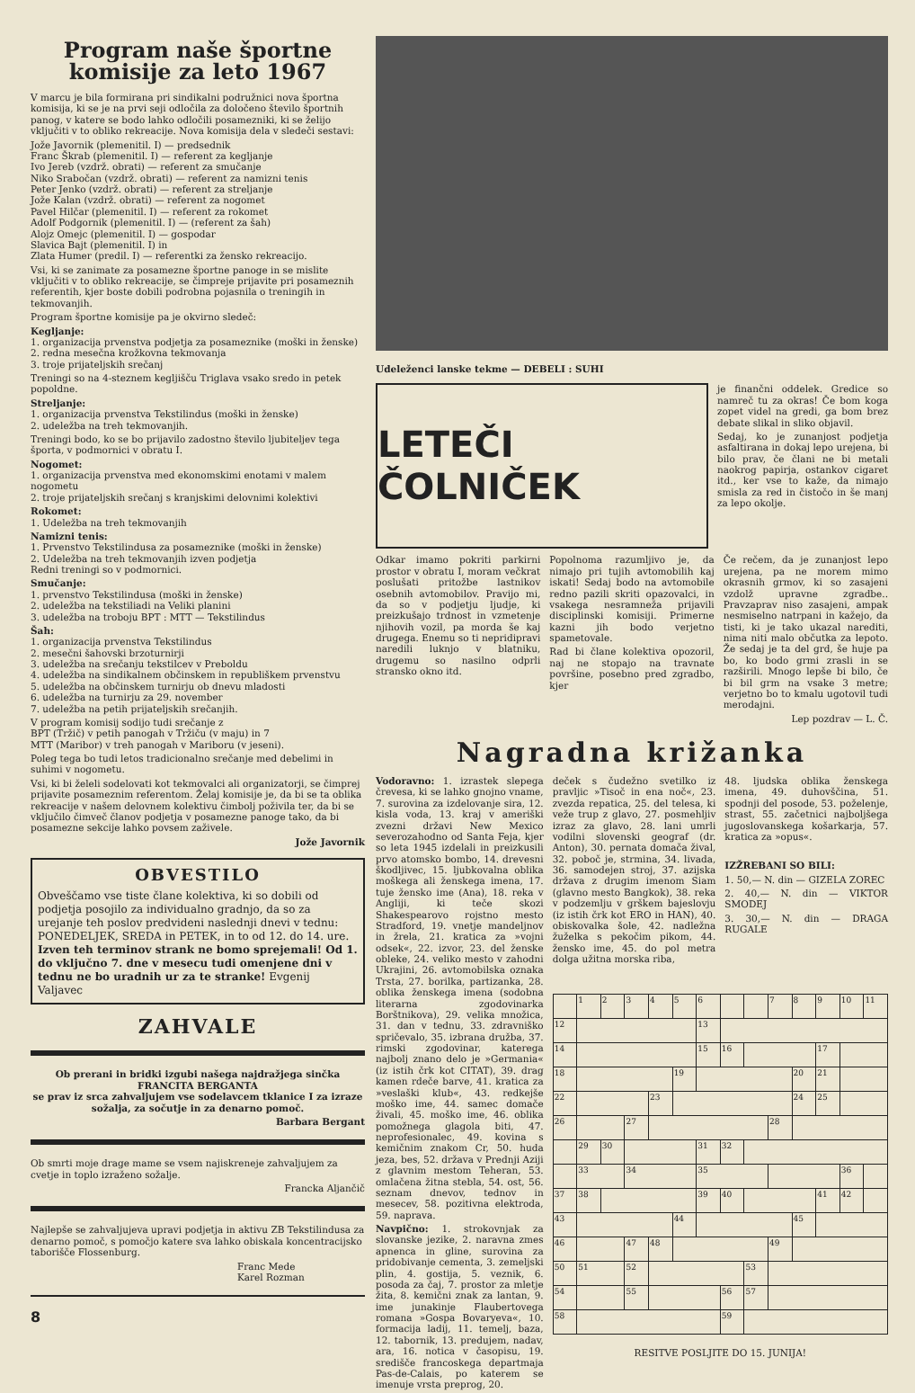Program naše športne komisije za leto 1967
V marcu je bila formirana pri sindikalni podružnici nova športna komisija, ki se je na prvi seji odločila za določeno število športnih panog, v katere se bodo lahko odločili posamezniki, ki se želijo vključiti v to obliko rekreacije. Nova komisija dela v sledeči sestavi:
Jože Javornik (plemenitil. I) — predsednik
Franc Škrab (plemenitil. I) — referent za kegljanje
Ivo Jereb (vzdrž. obrati) — referent za smučanje
Niko Srabočan (vzdrž. obrati) — referent za namizni tenis
Peter Jenko (vzdrž. obrati) — referent za streljanje
Jože Kalan (vzdrž. obrati) — referent za nogomet
Pavel Hilčar (plemenitil. I) — referent za rokomet
Adolf Podgornik (plemenitil. I) — (referent za šah)
Alojz Omejc (plemenitil. I) — gospodar
Slavica Bajt (plemenitil. I) in
Zlata Humer (predil. I) — referentki za žensko rekreacijo.
Vsi, ki se zanimate za posamezne športne panoge in se mislite vključiti v to obliko rekreacije, se čimpreje prijavite pri posameznih referentih, kjer boste dobili podrobna pojasnila o treningih in tekmovanjih.
Program športne komisije pa je okvirno sledeč:
Kegljanje:
1. organizacija prvenstva podjetja za posameznike (moški in ženske)
2. redna mesečna krožkovna tekmovanja
3. troje prijateljskih srečanj
Treningi so na 4-steznem kegljišču Triglava vsako sredo in petek popoldne.
Streljanje:
1. organizacija prvenstva Tekstilindus (moški in ženske)
2. udeležba na treh tekmovanjih.
Treningi bodo, ko se bo prijavilo zadostno število ljubiteljev tega športa, v podmornici v obratu I.
Nogomet:
1. organizacija prvenstva med ekonomskimi enotami v malem nogometu
2. troje prijateljskih srečanj s kranjskimi delovnimi kolektivi
Rokomet:
1. Udeležba na treh tekmovanjih
Namizni tenis:
1. Prvenstvo Tekstilindusa za posameznike (moški in ženske)
2. Udeležba na treh tekmovanjih izven podjetja
Redni treningi so v podmornici.
Smučanje:
1. prvenstvo Tekstilindusa (moški in ženske)
2. udeležba na tekstiliadi na Veliki planini
3. udeležba na troboju BPT : MTT — Tekstilindus
Šah:
1. organizacija prvenstva Tekstilindus
2. mesečni šahovski brzoturnirji
3. udeležba na srečanju tekstilcev v Preboldu
4. udeležba na sindikalnem občinskem in republiškem prvenstvu
5. udeležba na občinskem turnirju ob dnevu mladosti
6. udeležba na turnirju za 29. november
7. udeležba na petih prijateljskih srečanjih.
V program komisij sodijo tudi srečanje z
BPT (Tržič) v petih panogah v Tržiču (v maju) in 7
MTT (Maribor) v treh panogah v Mariboru (v jeseni).
Poleg tega bo tudi letos tradicionalno srečanje med debelimi in suhimi v nogometu.
Vsi, ki bi želeli sodelovati kot tekmovalci ali organizatorji, se čimprej prijavite posameznim referentom. Želaj komisije je, da bi se ta oblika rekreacije v našem delovnem kolektivu čimbolj poživila ter, da bi se vključilo čimveč članov podjetja v posamezne panoge tako, da bi posamezne sekcije lahko povsem zaživele.
Jože Javornik
OBVESTILO
Obveščamo vse tiste člane kolektiva, ki so dobili od podjetja posojilo za individualno gradnjo, da so za urejanje teh poslov predvideni naslednji dnevi v tednu: PONEDELJEK, SREDA in PETEK, in to od 12. do 14. ure. Izven teh terminov strank ne bomo sprejemali! Od 1. do vključno 7. dne v mesecu tudi omenjene dni v tednu ne bo uradnih ur za te stranke! Evgenij Valjavec
ZAHVALE
Ob prerani in bridki izgubi našega najdražjega sinčka
FRANCITA BERGANTA
se prav iz srca zahvaljujem vse sodelavcem tklanice I za izraze sožalja, za sočutje in za denarno pomoč.
Barbara Bergant
Ob smrti moje drage mame se vsem najiskreneje zahvaljujem za cvetje in toplo izraženo sožalje.
Francka Aljančič
Najlepše se zahvaljujeva upravi podjetja in aktivu ZB Tekstilindusa za denarno pomoč, s pomočjo katere sva lahko obiskala koncentracijsko taborišče Flossenburg.
Franc Mede
Karel Rozman
8
Udeleženci lanske tekme — DEBELI : SUHI
LETEČI ČOLNIČEK
je finančni oddelek. Gredice so namreč tu za okras! Če bom koga zopet videl na gredi, ga bom brez debate slikal in sliko objavil.
Sedaj, ko je zunanjost podjetja asfaltirana in dokaj lepo urejena, bi bilo prav, če člani ne bi metali naokrog papirja, ostankov cigaret itd., ker vse to kaže, da nimajo smisla za red in čistočo in še manj za lepo okolje.
Odkar imamo pokriti parkirni prostor v obratu I, moram večkrat poslušati pritožbe lastnikov osebnih avtomobilov. Pravijo mi, da so v podjetju ljudje, ki preizkušajo trdnost in vzmetenje njihovih vozil, pa morda še kaj drugega. Enemu so ti nepridipravi naredili luknjo v blatniku, drugemu so nasilno odprli stransko okno itd.
Popolnoma razumljivo je, da nimajo pri tujih avtomobilih kaj iskati! Sedaj bodo na avtomobile redno pazili skriti opazovalci, in vsakega nesramneža prijavili disciplinski komisiji. Primerne kazni jih bodo verjetno spametovale.
Rad bi člane kolektiva opozoril, naj ne stopajo na travnate površine, posebno pred zgradbo, kjer
Če rečem, da je zunanjost lepo urejena, pa ne morem mimo okrasnih grmov, ki so zasajeni vzdolž upravne zgradbe.. Pravzaprav niso zasajeni, ampak nesmiselno natrpani in kažejo, da tisti, ki je tako ukazal narediti, nima niti malo občutka za lepoto. Že sedaj je ta del grd, še huje pa bo, ko bodo grmi zrasli in se razširili. Mnogo lepše bi bilo, če bi bil grm na vsake 3 metre; verjetno bo to kmalu ugotovil tudi merodajni.
Lep pozdrav — L. Č.
Nagradna križanka
Vodoravno: 1. izrastek slepega črevesa, ki se lahko gnojno vname, 7. surovina za izdelovanje sira, 12. kisla voda, 13. kraj v ameriški zvezni državi New Mexico severozahodno od Santa Feja, kjer so leta 1945 izdelali in preizkusili prvo atomsko bombo, 14. drevesni škodljivec, 15. ljubkovalna oblika moškega ali ženskega imena, 17. tuje žensko ime (Ana), 18. reka v Angliji, ki teče skozi Shakespearovo rojstno mesto Stradford, 19. vnetje mandeljnov in žrela, 21. kratica za »vojni odsek«, 22. izvor, 23. del ženske obleke, 24. veliko mesto v zahodni Ukrajini, 26. avtomobilska oznaka Trsta, 27. borilka, partizanka, 28. oblika ženskega imena (sodobna literarna zgodovinarka Borštnikova), 29. velika množica, 31. dan v tednu, 33. zdravniško spričevalo, 35. izbrana družba, 37. rimski zgodovinar, katerega najbolj znano delo je »Germania« (iz istih črk kot CITAT), 39. drag kamen rdeče barve, 41. kratica za »veslaški klub«, 43. redkejše moško ime, 44. samec domače živali, 45. moško ime, 46. oblika pomožnega glagola biti, 47. neprofesionalec, 49. kovina s kemičnim znakom Cr, 50. huda jeza, bes, 52. država v Prednji Aziji z glavnim mestom Teheran, 53. omlačena žitna stebla, 54. ost, 56. seznam dnevov, tednov in mesecev, 58. pozitivna elektroda, 59. naprava.
Navpično: 1. strokovnjak za slovanske jezike, 2. naravna zmes apnenca in gline, surovina za pridobivanje cementa, 3. zemeljski plin, 4. gostija, 5. veznik, 6. posoda za čaj, 7. prostor za mletje žita, 8. kemični znak za lantan, 9. ime junakinje Flaubertovega romana »Gospa Bovaryeva«, 10. formacija ladij, 11. temelj, baza, 12. tabornik, 13. predujem, nadav, ara, 16. notica v časopisu, 19. središče francoskega departmaja Pas-de-Calais, po katerem se imenuje vrsta preprog, 20.
deček s čudežno svetilko iz pravljic »Tisoč in ena noč«, 23. zvezda repatica, 25. del telesa, ki veže trup z glavo, 27. posmehljiv izraz za glavo, 28. lani umrli vodilni slovenski geograf (dr. Anton), 30. pernata domača žival, 32. poboč je, strmina, 34. livada, 36. samodejen stroj, 37. azijska država z drugim imenom Siam (glavno mesto Bangkok), 38. reka v podzemlju v grškem bajeslovju (iz istih črk kot ERO in HAN), 40. obiskovalka šole, 42. nadležna žuželka s pekočim pikom, 44. žensko ime, 45. do pol metra dolga užitna morska riba,
48. ljudska oblika ženskega imena, 49. duhovščina, 51. spodnji del posode, 53. poželenje, strast, 55. začetnici najboljšega jugoslovanskega košarkarja, 57. kratica za »opus«.
IZŽREBANI SO BILI:
1. 50,— N. din — GIZELA ZOREC
2. 40,— N. din — VIKTOR SMODEJ
3. 30,— N. din — DRAGA RUGALE
| | 1 | 2 | 3 | 4 | 5 | 6 | | | 7 | 8 | 9 | 10 | 11 |
| 12 | | | | | | 13 | | | | | | | |
| 14 | | | | | | 15 | 16 | | | | 17 | | |
| 18 | | | | | 19 | | | | | 20 | 21 | | |
| 22 | | | | 23 | | | | | | 24 | 25 | | |
| 26 | | | 27 | | | | | | 28 | | | | |
| | 29 | 30 | | | | 31 | 32 | | | | | | |
| | 33 | | 34 | | | 35 | | | | | | 36 | |
| 37 | 38 | | | | | 39 | 40 | | | | 41 | 42 | |
| 43 | | | | | 44 | | | | | 45 | | | |
| 46 | | | 47 | 48 | | | | | 49 | | | | |
| 50 | 51 | | 52 | | | | | 53 | | | | | |
| 54 | | | 55 | | | | 56 | 57 | | | | | |
| 58 | | | | | | | 59 | | | | | | |
RESITVE POSLJITE DO 15. JUNIJA!